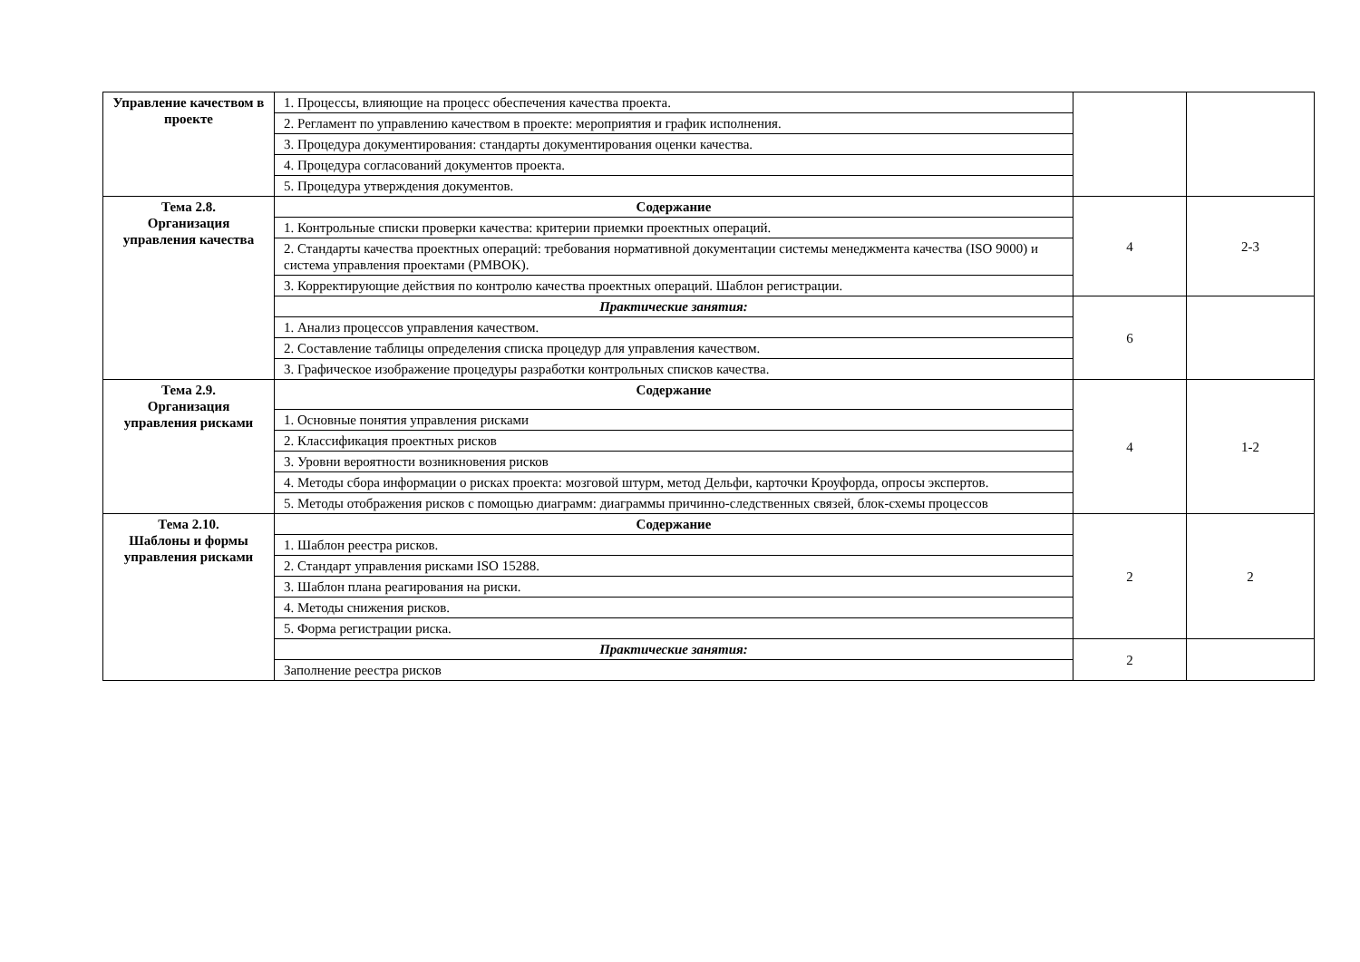| Управление качеством в проекте | 1. Процессы, влияющие на процесс обеспечения качества проекта. | | |
| | 2. Регламент по управлению качеством в проекте: мероприятия и график исполнения. | | |
| | 3. Процедура документирования: стандарты документирования оценки качества. | | |
| | 4. Процедура согласований документов проекта. | | |
| | 5. Процедура утверждения документов. | | |
| Тема 2.8. Организация управления качества | Содержание | 4 | 2-3 |
| | 1. Контрольные списки проверки качества: критерии приемки проектных операций. | | |
| | 2. Стандарты качества проектных операций: требования нормативной документации системы менеджмента качества (ISO 9000) и система управления проектами (PMBOK). | | |
| | 3. Корректирующие действия по контролю качества проектных операций. Шаблон регистрации. | | |
| | Практические занятия: | 6 | |
| | 1. Анализ процессов управления качеством. | | |
| | 2. Составление таблицы определения списка процедур для управления качеством. | | |
| | 3. Графическое изображение процедуры разработки контрольных списков качества. | | |
| Тема 2.9. Организация управления рисками | Содержание | 4 | 1-2 |
| | 1. Основные понятия управления рисками | | |
| | 2. Классификация проектных рисков | | |
| | 3. Уровни вероятности возникновения рисков | | |
| | 4. Методы сбора информации о рисках проекта: мозговой штурм, метод Дельфи, карточки Кроуфорда, опросы экспертов. | | |
| | 5. Методы отображения рисков с помощью диаграмм: диаграммы причинно-следственных связей, блок-схемы процессов | | |
| Тема 2.10. Шаблоны и формы управления рисками | Содержание | 2 | 2 |
| | 1. Шаблон реестра рисков. | | |
| | 2. Стандарт управления рисками ISO 15288. | | |
| | 3. Шаблон плана реагирования на риски. | | |
| | 4. Методы снижения рисков. | | |
| | 5. Форма регистрации риска. | | |
| | Практические занятия: | 2 | |
| | Заполнение реестра рисков | | |